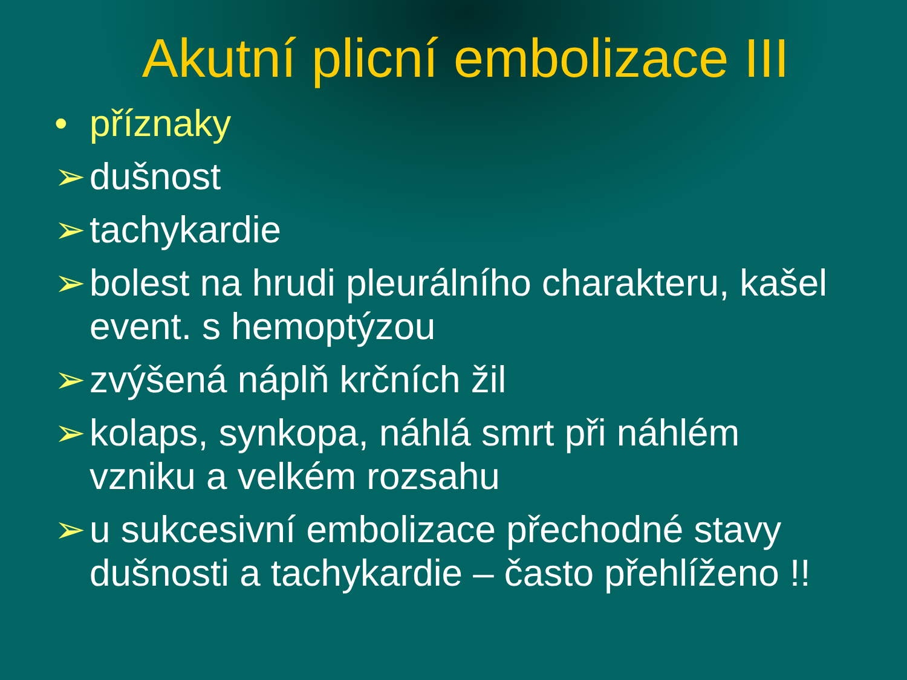Akutní plicní embolizace III
• příznaky
➢ dušnost
➢ tachykardie
➢ bolest na hrudi pleurálního charakteru, kašel event. s hemoptýzou
➢ zvýšená náplň krčních žil
➢ kolaps, synkopa, náhlá smrt při náhlém vzniku a velkém rozsahu
➢ u sukcesivní embolizace přechodné stavy dušnosti a tachykardie – často přehlíženo !!